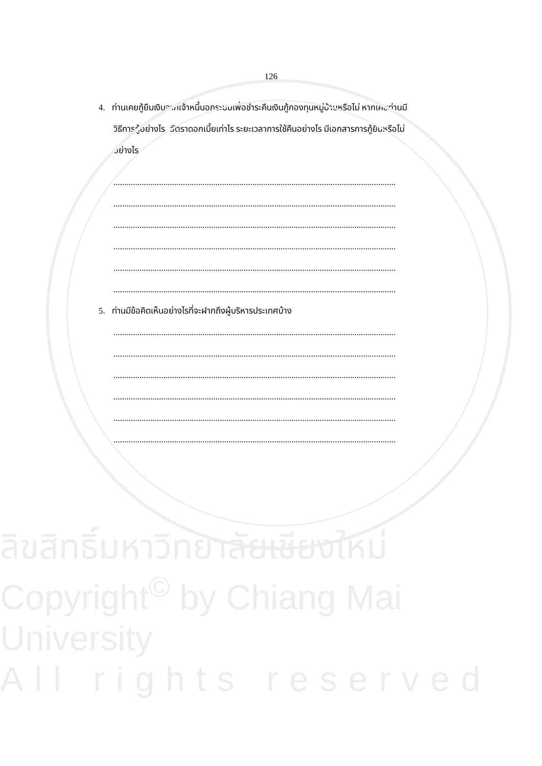126
4. ท่านเคยกู้ยืมเงินจากเจ้าหนี้นอกระบบเพื่อชำระคืนเงินกู้กองทุนหมู่บ้านหรือไม่ หากเคยท่านมี
วิธีการกู้อย่างไร อัตราดอกเบี้ยเท่าไร ระยะเวลาการใช้คืนอย่างไร มีเอกสารการกู้ยืมหรือไม่
อย่างไร
..................................................................................................................................
..................................................................................................................................
..................................................................................................................................
..................................................................................................................................
..................................................................................................................................
..................................................................................................................................
5. ท่านมีข้อคิดเห็นอย่างไรที่จะฝากถึงผู้บริหารประเทศบ้าง
..................................................................................................................................
..................................................................................................................................
..................................................................................................................................
..................................................................................................................................
..................................................................................................................................
..................................................................................................................................
ลิขสิทธิ์มหาวิทยาลัยเชียงใหม่
Copyright<sup>©</sup> by Chiang Mai University
All rights reserved